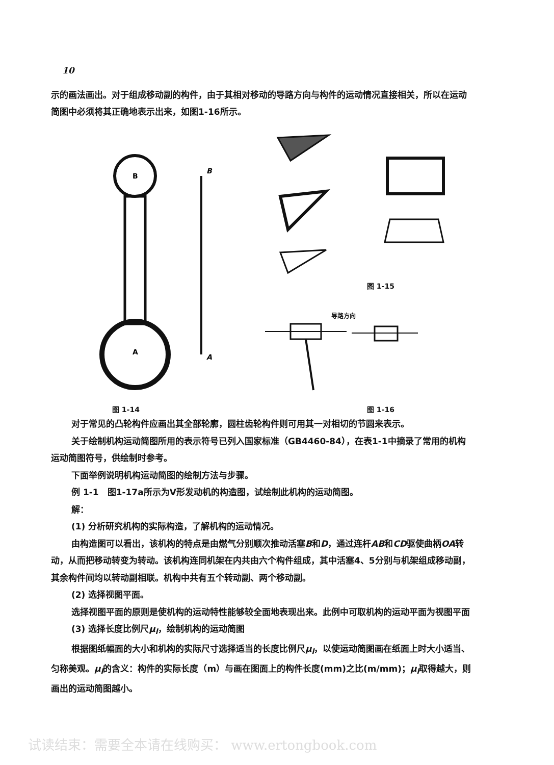10
示的画法画出。对于组成移动副的构件，由于其相对移动的导路方向与构件的运动情况直接相关，所以在运动简图中必须将其正确地表示出来，如图1-16所示。
B
A
B
A
图 1-14
图 1-15
导路方向
图 1-16
对于常见的凸轮构件应画出其全部轮廓，圆柱齿轮构件则可用其一对相切的节圆来表示。
关于绘制机构运动简图所用的表示符号已列入国家标准（GB4460-84），在表1-1中摘录了常用的机构运动简图符号，供绘制时参考。
下面举例说明机构运动简图的绘制方法与步骤。
例 1-1　图1-17a所示为V形发动机的构造图，试绘制此机构的运动简图。
解：
(1) 分析研究机构的实际构造，了解机构的运动情况。
由构造图可以看出，该机构的特点是由燃气分别顺次推动活塞B和D，通过连杆AB和CD驱使曲柄OA转动，从而把移动转变为转动。该机构连同机架在内共由六个构件组成，其中活塞4、5分别与机架组成移动副，其余构件间均以转动副相联。机构中共有五个转动副、两个移动副。
(2) 选择视图平面。
选择视图平面的原则是使机构的运动特性能够较全面地表现出来。此例中可取机构的运动平面为视图平面
(3) 选择长度比例尺μ<sub>l</sub>，绘制机构的运动简图
根据图纸幅面的大小和机构的实际尺寸选择适当的长度比例尺μ<sub>l</sub>，以使运动简图画在纸面上时大小适当、匀称美观。μ<sub>l</sub>的含义：构件的实际长度（m）与画在图面上的构件长度(mm)之比(m/mm)；μ<sub>l</sub>取得越大，则画出的运动简图越小。
试读结束：需要全本请在线购买： www.ertongbook.com